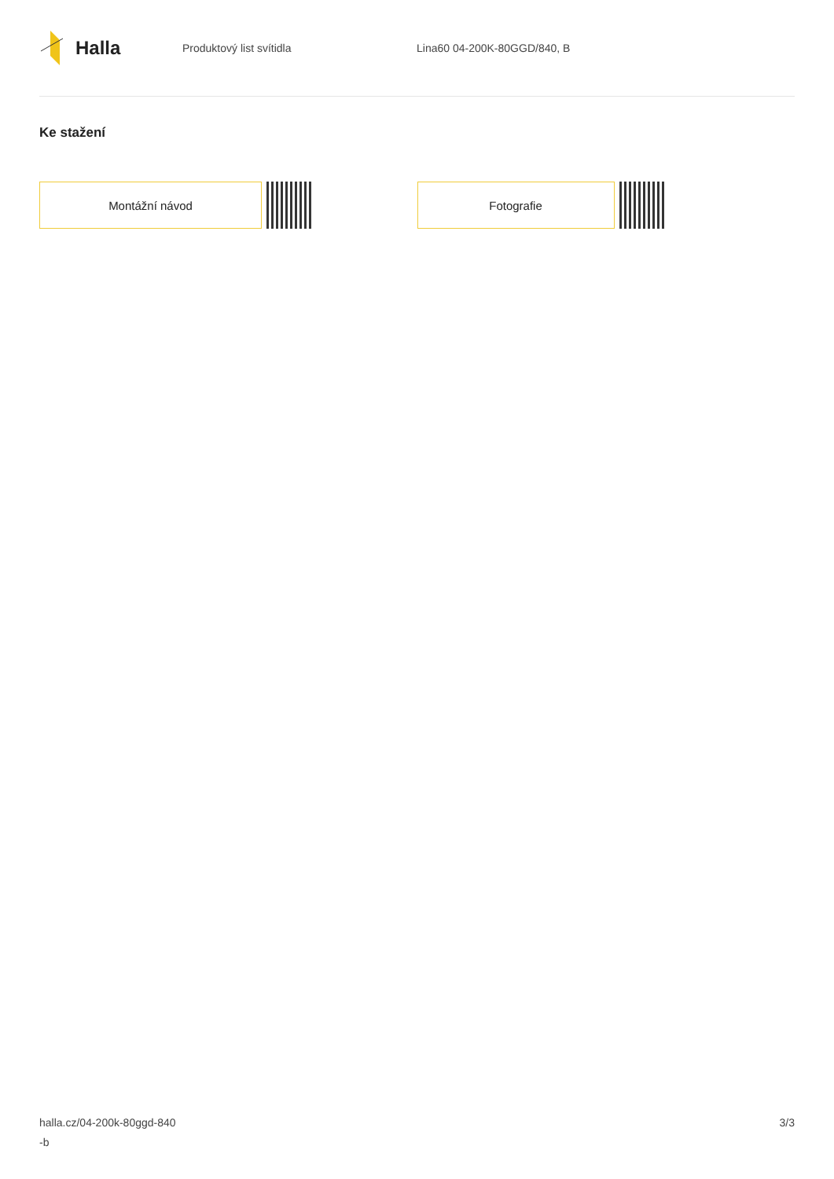Halla
Produktový list svítidla Lina60 04-200K-80GGD/840, B
Ke stažení
Montážní návod Fotografie
halla.cz/04-200k-80ggd-840
-b
3/3